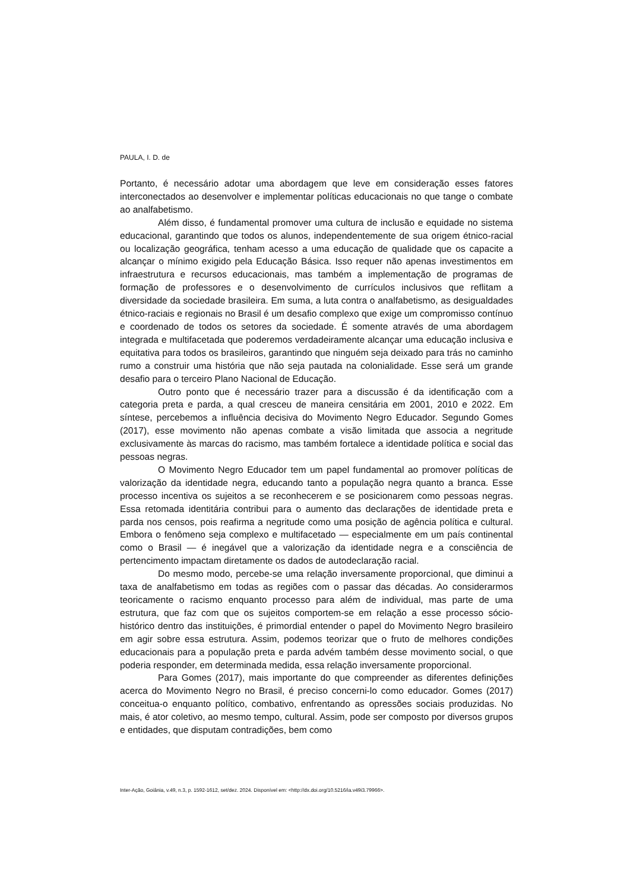PAULA, I. D. de
Portanto, é necessário adotar uma abordagem que leve em consideração esses fatores interconectados ao desenvolver e implementar políticas educacionais no que tange o combate ao analfabetismo.
Além disso, é fundamental promover uma cultura de inclusão e equidade no sistema educacional, garantindo que todos os alunos, independentemente de sua origem étnico-racial ou localização geográfica, tenham acesso a uma educação de qualidade que os capacite a alcançar o mínimo exigido pela Educação Básica. Isso requer não apenas investimentos em infraestrutura e recursos educacionais, mas também a implementação de programas de formação de professores e o desenvolvimento de currículos inclusivos que reflitam a diversidade da sociedade brasileira. Em suma, a luta contra o analfabetismo, as desigualdades étnico-raciais e regionais no Brasil é um desafio complexo que exige um compromisso contínuo e coordenado de todos os setores da sociedade. É somente através de uma abordagem integrada e multifacetada que poderemos verdadeiramente alcançar uma educação inclusiva e equitativa para todos os brasileiros, garantindo que ninguém seja deixado para trás no caminho rumo a construir uma história que não seja pautada na colonialidade. Esse será um grande desafio para o terceiro Plano Nacional de Educação.
Outro ponto que é necessário trazer para a discussão é da identificação com a categoria preta e parda, a qual cresceu de maneira censitária em 2001, 2010 e 2022. Em síntese, percebemos a influência decisiva do Movimento Negro Educador. Segundo Gomes (2017), esse movimento não apenas combate a visão limitada que associa a negritude exclusivamente às marcas do racismo, mas também fortalece a identidade política e social das pessoas negras.
O Movimento Negro Educador tem um papel fundamental ao promover políticas de valorização da identidade negra, educando tanto a população negra quanto a branca. Esse processo incentiva os sujeitos a se reconhecerem e se posicionarem como pessoas negras. Essa retomada identitária contribui para o aumento das declarações de identidade preta e parda nos censos, pois reafirma a negritude como uma posição de agência política e cultural. Embora o fenômeno seja complexo e multifacetado — especialmente em um país continental como o Brasil — é inegável que a valorização da identidade negra e a consciência de pertencimento impactam diretamente os dados de autodeclaração racial.
Do mesmo modo, percebe-se uma relação inversamente proporcional, que diminui a taxa de analfabetismo em todas as regiões com o passar das décadas. Ao considerarmos teoricamente o racismo enquanto processo para além de individual, mas parte de uma estrutura, que faz com que os sujeitos comportem-se em relação a esse processo sócio-histórico dentro das instituições, é primordial entender o papel do Movimento Negro brasileiro em agir sobre essa estrutura. Assim, podemos teorizar que o fruto de melhores condições educacionais para a população preta e parda advém também desse movimento social, o que poderia responder, em determinada medida, essa relação inversamente proporcional.
Para Gomes (2017), mais importante do que compreender as diferentes definições acerca do Movimento Negro no Brasil, é preciso concerni-lo como educador. Gomes (2017) conceitua-o enquanto político, combativo, enfrentando as opressões sociais produzidas. No mais, é ator coletivo, ao mesmo tempo, cultural. Assim, pode ser composto por diversos grupos e entidades, que disputam contradições, bem como
Inter-Ação, Goiânia, v.49, n.3, p. 1592-1612, set/dez. 2024. Disponível em: <http://dx.doi.org/10.5216/ia.v49i3.79966>.